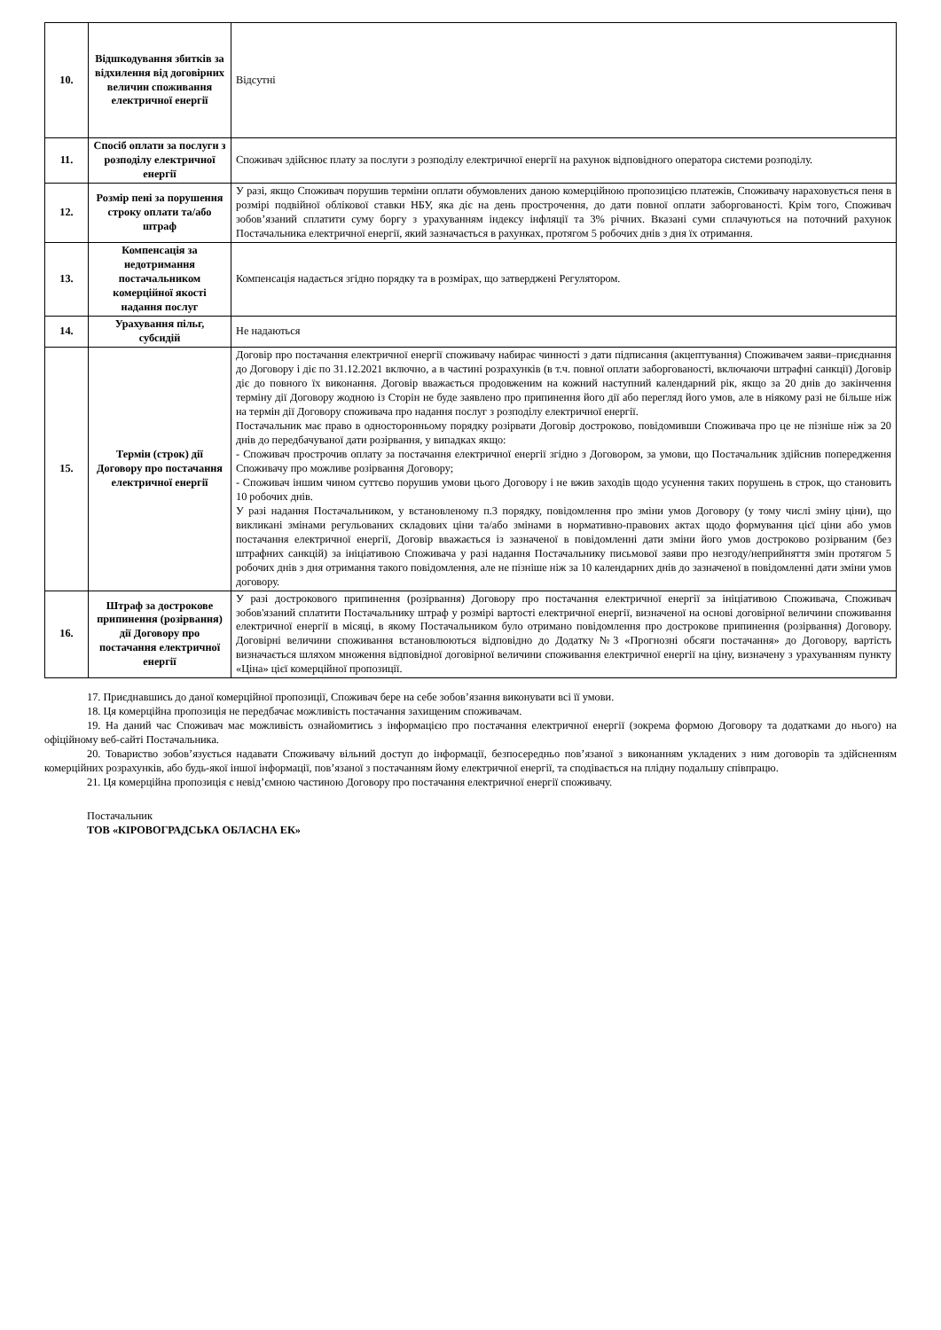| 10. | Відшкодування збитків за відхилення від договірних величин споживання електричної енергії | Відсутні |
| 11. | Спосіб оплати за послуги з розподілу електричної енергії | Споживач здійснює плату за послуги з розподілу електричної енергії на рахунок відповідного оператора системи розподілу. |
| 12. | Розмір пені за порушення строку оплати та/або штраф | У разі, якщо Споживач порушив терміни оплати обумовлених даною комерційною пропозицією платежів, Споживачу нараховується пеня в розмірі подвійної облікової ставки НБУ, яка діє на день прострочення, до дати повної оплати заборгованості. Крім того, Споживач зобов’язаний сплатити суму боргу з урахуванням індексу інфляції та 3% річних. Вказані суми сплачуються на поточний рахунок Постачальника електричної енергії, який зазначається в рахунках, протягом 5 робочих днів з дня їх отримання. |
| 13. | Компенсація за недотримання постачальником комерційної якості надання послуг | Компенсація надається згідно порядку та в розмірах, що затверджені Регулятором. |
| 14. | Урахування пільг, субсидій | Не надаються |
| 15. | Термін (строк) дії Договору про постачання електричної енергії | Договір про постачання електричної енергії споживачу набирає чинності з дати підписання (акцептування) Споживачем заяви–приєднання до Договору і діє по 31.12.2021 включно, а в частині розрахунків (в т.ч. повної оплати заборгованості, включаючи штрафні санкції) Договір діє до повного їх виконання. Договір вважається продовженим на кожний наступний календарний рік, якщо за 20 днів до закінчення терміну дії Договору жодною із Сторін не буде заявлено про припинення його дії або перегляд його умов, але в ніякому разі не більше ніж на термін дії Договору споживача про надання послуг з розподілу електричної енергії. Постачальник має право в односторонньому порядку розірвати Договір достроково, повідомивши Споживача про це не пізніше ніж за 20 днів до передбачуваної дати розірвання, у випадках якщо: - Споживач прострочив оплату за постачання електричної енергії згідно з Договором, за умови, що Постачальник здійснив попередження Споживачу про можливе розірвання Договору; - Споживач іншим чином суттєво порушив умови цього Договору і не вжив заходів щодо усунення таких порушень в строк, що становить 10 робочих днів. У разі надання Постачальником, у встановленому п.3 порядку, повідомлення про зміни умов Договору (у тому числі зміну ціни), що викликані змінами регульованих складових ціни та/або змінами в нормативно-правових актах щодо формування цієї ціни або умов постачання електричної енергії, Договір вважається із зазначеної в повідомленні дати зміни його умов достроково розірваним (без штрафних санкцій) за ініціативою Споживача у разі надання Постачальнику письмової заяви про незгоду/неприйняття змін протягом 5 робочих днів з дня отримання такого повідомлення, але не пізніше ніж за 10 календарних днів до зазначеної в повідомленні дати зміни умов договору. |
| 16. | Штраф за дострокове припинення (розірвання) дії Договору про постачання електричної енергії | У разі дострокового припинення (розірвання) Договору про постачання електричної енергії за ініціативою Споживача, Споживач зобов'язаний сплатити Постачальнику штраф у розмірі вартості електричної енергії, визначеної на основі договірної величини споживання електричної енергії в місяці, в якому Постачальником було отримано повідомлення про дострокове припинення (розірвання) Договору. Договірні величини споживання встановлюються відповідно до Додатку №3 «Прогнозні обсяги постачання» до Договору, вартість визначається шляхом множення відповідної договірної величини споживання електричної енергії на ціну, визначену з урахуванням пункту «Ціна» цієї комерційної пропозиції. |
17. Приєднавшись до даної комерційної пропозиції, Споживач бере на себе зобов’язання виконувати всі її умови.
18. Ця комерційна пропозиція не передбачає можливість постачання захищеним споживачам.
19. На даний час Споживач має можливість ознайомитись з інформацією про постачання електричної енергії (зокрема формою Договору та додатками до нього) на офіційному веб-сайті Постачальника.
20. Товариство зобов’язується надавати Споживачу вільний доступ до інформації, безпосередньо пов’язаної з виконанням укладених з ним договорів та здійсненням комерційних розрахунків, або будь-якої іншої інформації, пов’язаної з постачанням йому електричної енергії, та сподівається на плідну подальшу співпрацю.
21. Ця комерційна пропозиція є невід’ємною частиною Договору про постачання електричної енергії споживачу.
Постачальник
ТОВ «КІРОВОГРАДСЬКА ОБЛАСНА ЕК»